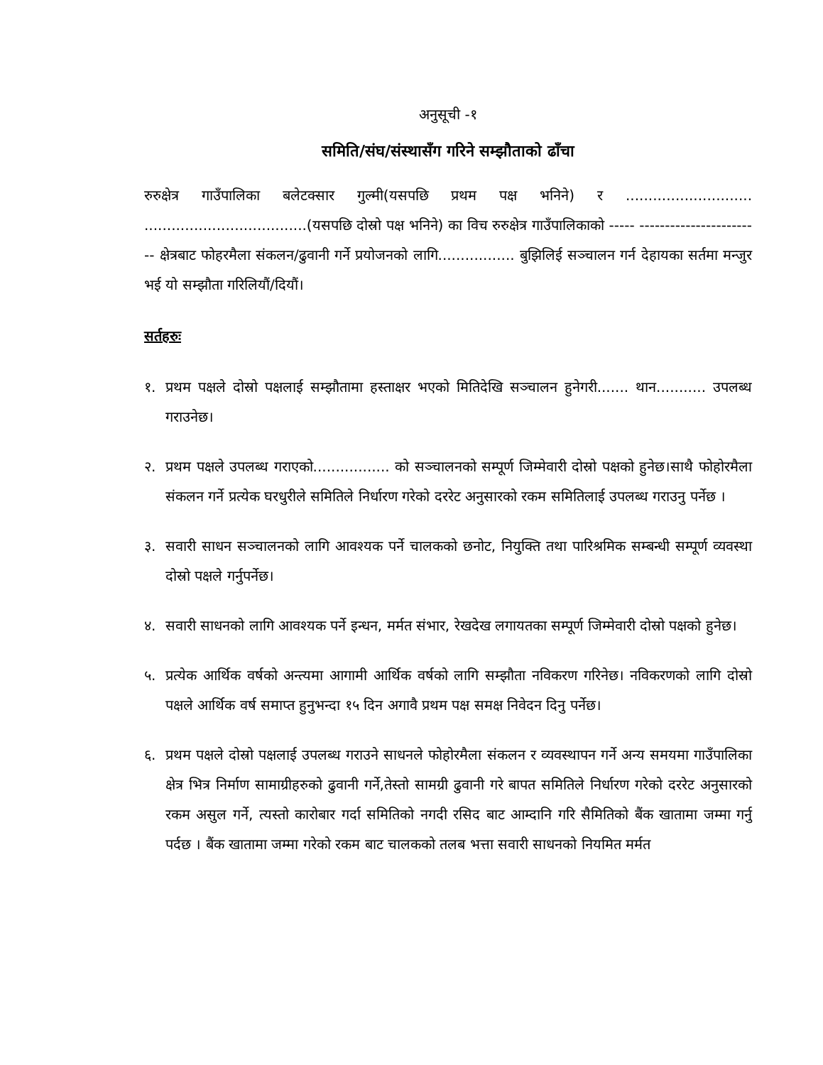अनुसूची -१
समिति/संघ/संस्थासँग गरिने सम्झौताको ढाँचा
रुरुक्षेत्र गाउँपालिका बलेटक्सार गुल्मी(यसपछि प्रथम पक्ष भनिने) र ............................ ....................................(यसपछि दोस्रो पक्ष भनिने) का विच रुरुक्षेत्र गाउँपालिकाको ----- ------------------------ क्षेत्रबाट फोहरमैला संकलन/ढुवानी गर्ने प्रयोजनको लागि................. बुझिलिई सञ्चालन गर्न देहायका सर्तमा मन्जुर भई यो सम्झौता गरिलियौं/दियौं।
सर्तहरुः
१. प्रथम पक्षले दोस्रो पक्षलाई सम्झौतामा हस्ताक्षर भएको मितिदेखि सञ्चालन हुनेगरी....... थान........... उपलब्ध गराउनेछ।
२. प्रथम पक्षले उपलब्ध गराएको................. को सञ्चालनको सम्पूर्ण जिम्मेवारी दोस्रो पक्षको हुनेछ।साथै फोहोरमैला संकलन गर्ने प्रत्येक घरधुरीले समितिले निर्धारण गरेको दररेट अनुसारको रकम समितिलाई उपलब्ध गराउनु पर्नेछ ।
३. सवारी साधन सञ्चालनको लागि आवश्यक पर्ने चालकको छनोट, नियुक्ति तथा पारिश्रमिक सम्बन्धी सम्पूर्ण व्यवस्था दोस्रो पक्षले गर्नुपर्नेछ।
४. सवारी साधनको लागि आवश्यक पर्ने इन्धन, मर्मत संभार, रेखदेख लगायतका सम्पूर्ण जिम्मेवारी दोस्रो पक्षको हुनेछ।
५. प्रत्येक आर्थिक वर्षको अन्त्यमा आगामी आर्थिक वर्षको लागि सम्झौता नविकरण गरिनेछ। नविकरणको लागि दोस्रो पक्षले आर्थिक वर्ष समाप्त हुनुभन्दा १५ दिन अगावै प्रथम पक्ष समक्ष निवेदन दिनु पर्नेछ।
६. प्रथम पक्षले दोस्रो पक्षलाई उपलब्ध गराउने साधनले फोहोरमैला संकलन र व्यवस्थापन गर्ने अन्य समयमा गाउँपालिका क्षेत्र भित्र निर्माण सामाग्रीहरुको ढुवानी गर्ने,तेस्तो सामग्री ढुवानी गरे बापत समितिले निर्धारण गरेको दररेट अनुसारको रकम असुल गर्ने, त्यस्तो कारोबार गर्दा समितिको नगदी रसिद बाट आम्दानि गरि सैमितिको बैंक खातामा जम्मा गर्नु पर्दछ । बैंक खातामा जम्मा गरेको रकम बाट चालकको तलब भत्ता सवारी साधनको नियमित मर्मत